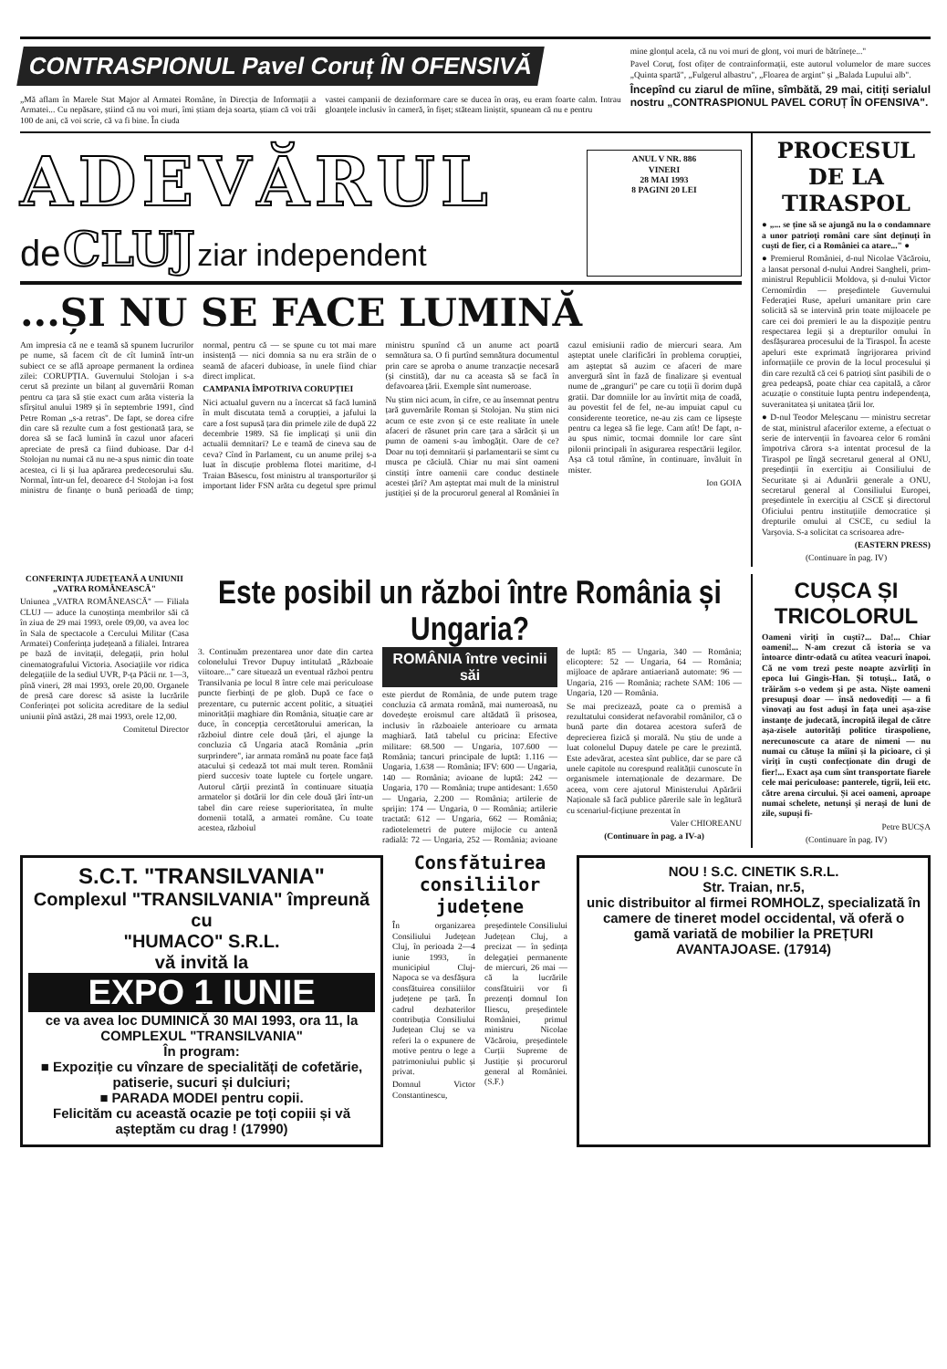CONTRASPIONUL Pavel Coruț ÎN OFENSIVĂ
„Mă aflam în Marele Stat Major al Armatei Române, în Direcția de Informații a Armatei... Cu nepăsare, știind că nu voi muri, îmi știam deja soarta, știam că voi trăi 100 de ani, că voi scrie, că va fi bine. În ciuda
vastei campanii de dezinformare care se ducea în oraș, eu eram foarte calm. Intrau gloanțele inclusiv în cameră, în fișet; stăteam liniștit, spuneam că nu e pentru
mine glonțul acela, că nu voi muri de glonț, voi muri de bătrînețe..."
Pavel Coruț, fost ofițer de contrainformații, este autorul volumelor de mare succes „Quinta spartă", „Fulgerul albastru", „Floarea de argint" și „Balada Lupului alb".
Începînd cu ziarul de mîine, sîmbătă, 29 mai, citiți serialul nostru „CONTRASPIONUL PAVEL CORUȚ ÎN OFENSIVA".
ADEVĂRUL
de CLUJ ziar independent
ANUL V NR. 886
VINERI
28 MAI 1993
8 PAGINI 20 LEI
...ȘI NU SE FACE LUMINĂ
Am impresia că ne e teamă să spunem lucrurilor pe nume, să facem cît de cît lumină într-un subiect ce se află aproape permanent la ordinea zilei: CORUPȚIA. Guvernului Stolojan i s-a cerut să prezinte un bilanț al guvernării Roman pentru ca țara să știe exact cum arăta visteria la sfîrșitul anului 1989 și în septembrie 1991, cînd Petre Roman „s-a retras". De fapt, se dorea cifre din care să rezulte cum a fost gestionată țara, se dorea să se facă lumină în cazul unor afaceri apreciate de presă ca fiind dubioase. Dar d-l Stolojan nu numai că nu ne-a spus nimic din toate acestea, ci li și lua apărarea predecesorului său. Normal, într-un fel, deoarece d-l Stolojan i-a fost ministru de finanțe o bună perioadă de timp; normal, pentru că — se spune cu tot mai mare insistență — nici domnia sa nu era străin de o seamă de afaceri dubioase, în unele fiind chiar direct implicat.
CAMPANIA ÎMPOTRIVA CORUPȚIEI
Nici actualul guvern nu a încercat să facă lumină în mult discutata temă a corupției, a jafului la care a fost supusă țara din primele zile de după 22 decembrie 1989. Să fie implicați și unii din actualii demnitari? Le e teamă de cineva sau de ceva? Cînd în Parlament, cu un anume prilej s-a luat în discuție problema flotei maritime, d-l Traian Băsescu, fost ministru al transporturilor și important lider FSN arăta cu degetul spre primul ministru spunînd că un anume act poartă semnătura sa. O fi purtînd semnătura documentul prin care se aproba o anume tranzacție necesară (și cinstită), dar nu ca aceasta să se facă în defavoarea țării. Exemple sînt numeroase.
Nu știm nici acum, în cifre, ce au însemnat pentru țară guvernările Roman și Stolojan. Nu știm nici acum ce este zvon și ce este realitate în unele afaceri de răsunet prin care țara a sărăcit și un pumn de oameni s-au îmbogățit. Oare de ce? Doar nu toți demnitarii și parlamentarii se simt cu musca pe căciulă. Chiar nu mai sînt oameni cinstiți între oamenii care conduc destinele acestei țări? Am așteptat mai mult de la ministrul justiției și de la procurorul general al României în cazul emisiunii radio de miercuri seara. Am așteptat unele clarificări în problema corupției, am așteptat să auzim ce afaceri de mare anvergură sînt în fază de finalizare și eventual nume de „granguri" pe care cu toții îi dorim după gratii. Dar domniile lor au învîrtit mița de coadă, au povestit fel de fel, ne-au impuiat capul cu considerente teoretice, ne-au zis cam ce lipsește pentru ca legea să fie lege. Cam atît! De fapt, n-au spus nimic, tocmai domnile lor care sînt pilonii principali în asigurarea respectării legilor. Așa că totul rămîne, în continuare, învăluit în mister.
Ion GOIA
PROCESUL DE LA TIRASPOL
● „... se ține să se ajungă nu la o condamnare a unor patrioți români care sînt deținuți în cuști de fier, ci a României ca atare..." ●
● Premierul României, d-nul Nicolae Văcăroiu, a lansat personal d-nului Andrei Sangheli, prim-ministrul Republicii Moldova, și d-nului Victor Cernomîrdin — președintele Guvernului Federației Ruse, apeluri umanitare prin care solicită să se intervină prin toate mijloacele pe care cei doi premieri le au la dispoziție pentru respectarea legii și a drepturilor omului în desfășurarea procesului de la Tiraspol. În aceste apeluri este exprimată îngrijorarea privind informațiile ce provin de la locul procesului și din care rezultă că cei 6 patrioți sînt pasibili de o grea pedeapsă, poate chiar cea capitală, a căror acuzație o constituie lupta pentru independența, suveranitatea și unitatea țării lor.
● D-nul Teodor Meleșcanu — ministru secretar de stat, ministrul afacerilor externe, a efectuat o serie de intervenții în favoarea celor 6 români împotriva cărora s-a intentat procesul de la Tiraspol pe lîngă secretarul general al ONU, președinții în exercițiu ai Consiliului de Securitate și ai Adunării generale a ONU, secretarul general al Consiliului Europei, președintele în exercițiu al CSCE și directorul Oficiului pentru instituțiile democratice și drepturile omului al CSCE, cu sediul la Varșovia. S-a solicitat ca scrisoarea adre-
(EASTERN PRESS)
(Continuare în pag. IV)
CONFERINȚA JUDEȚEANĂ A UNIUNII „VATRA ROMÂNEASCĂ"
Uniunea „VATRA ROMÂNEASCĂ" — Filiala CLUJ — aduce la cunoștința membrilor săi că în ziua de 29 mai 1993, orele 09,00, va avea loc în Sala de spectacole a Cercului Militar (Casa Armatei) Conferința județeană a filialei. Intrarea pe bază de invitații, delegații, prin holul cinematografului Victoria. Asociațiile vor ridica delegațiile de la sediul UVR, P-ța Păcii nr. 1—3, pînă vineri, 28 mai 1993, orele 20,00. Organele de presă care doresc să asiste la lucrările Conferinței pot solicita acreditare de la sediul uniunii pînă astăzi, 28 mai 1993, orele 12,00.
Comitetul Director
Este posibil un război între România și Ungaria?
3. Continuăm prezentarea unor date din cartea colonelului Trevor Dupuy intitulată „Războaie viitoare..." care situează un eventual război pentru Transilvania pe locul 8 între cele mai periculoase puncte fierbinți de pe glob. După ce face o prezentare, cu puternic accent politic, a situației minorității maghiare din România, situație care ar duce, în concepția cercetătorului american, la războiul dintre cele două țări, el ajunge la concluzia că Ungaria atacă România „prin surprindere", iar armata română nu poate face față atacului și cedează tot mai mult teren. Românii pierd succesiv toate luptele cu forțele ungare. Autorul cărții prezintă în continuare situația armatelor și dotării lor din cele două țări într-un tabel din care reiese superioritatea, în multe domenii totală, a armatei române. Cu toate acestea, războiul
ROMÂNIA între vecinii săi
este pierdut de România, de unde putem trage concluzia că armata română, mai numeroasă, nu dovedește eroismul care altădată îi prisosea, inclusiv în războaiele anterioare cu armata maghiară. Iată tabelul cu pricina: Efective militare: 68.500 — Ungaria, 107.600 — România; tancuri principale de luptă: 1.116 — Ungaria, 1.638 — România; IFV: 600 — Ungaria, 140 — România; avioane de luptă: 242 — Ungaria, 170 — România; trupe antidesant: 1.650 — Ungaria, 2.200 — România; artilerie de sprijin: 174 — Ungaria, 0 — România; artilerie tractată: 612 — Ungaria, 662 — România; radiotelemetri de putere mijlocie cu antenă radială: 72 — Ungaria, 252 — România; avioane de luptă: 85 — Ungaria, 340 — România; elicoptere: 52 — Ungaria, 64 — România; mijloace de apărare antiaeriană automate: 96 — Ungaria, 216 — România; rachete SAM: 106 — Ungaria, 120 — România.
Se mai precizează, poate ca o premisă a rezultatului considerat nefavorabil românilor, că o bună parte din dotarea acestora suferă de deprecierea fizică și morală. Nu știu de unde a luat colonelul Dupuy datele pe care le prezintă. Este adevărat, acestea sînt publice, dar se pare că unele capitole nu corespund realității cunoscute în organismele internaționale de dezarmare. De aceea, vom cere ajutorul Ministerului Apărării Naționale să facă publice părerile sale în legătură cu scenariul-ficțiune prezentat în
Valer CHIOREANU
(Continuare în pag. a IV-a)
CUȘCA ȘI TRICOLORUL
Oameni viriți în cuști?... Da!... Chiar oameni!... N-am crezut că istoria se va întoarce dintr-odată cu atîtea veacuri înapoi. Că ne vom trezi peste noapte azvîrliți în epoca lui Gingis-Han. Și totuși... Iată, o trăirăm s-o vedem și pe asta. Niște oameni presupuși doar — însă nedovediți — a fi vinovați au fost aduși în fața unei așa-zise instanțe de judecată, încropită ilegal de către așa-zisele autorități politice tiraspoliene, nerecunoscute ca atare de nimeni — nu numai cu cătușe la mîini și la picioare, ci și viriți în cuști confecționate din drugi de fier!... Exact așa cum sînt transportate fiarele cele mai periculoase: panterele, tigrii, leii etc. către arena circului. Și acei oameni, aproape numai schelete, netunși și nerași de luni de zile, supuși fi-
Petre BUCȘA
(Continuare în pag. IV)
S.C.T. "TRANSILVANIA"
Complexul "TRANSILVANIA" împreună cu
"HUMACO" S.R.L.
vă invită la
EXPO 1 IUNIE
ce va avea loc DUMINICĂ 30 MAI 1993, ora 11, la COMPLEXUL "TRANSILVANIA"
În program:
■ Expoziție cu vînzare de specialități de cofetărie, patiserie, sucuri și dulciuri;
■ PARADA MODEI pentru copii.
Felicităm cu această ocazie pe toți copiii și vă așteptăm cu drag ! (17990)
Consfătuirea consiliilor județene
În organizarea Consiliului Județean Cluj, în perioada 2—4 iunie 1993, în municipiul Cluj-Napoca se va desfășura consfătuirea consiliilor județene pe țară. În cadrul dezbaterilor contribuția Consiliului Județean Cluj se va referi la o expunere de motive pentru o lege a patrimoniului public și privat.
Domnul Victor Constantinescu, președintele Consiliului Județean Cluj, a precizat — în ședința delegației permanente de miercuri, 26 mai — că la lucrările consfătuirii vor fi prezenți domnul Ion Iliescu, președintele României, primul ministru Nicolae Văcăroiu, președintele Curții Supreme de Justiție și procurorul general al României. (S.F.)
NOU ! S.C. CINETIK S.R.L.
Str. Traian, nr.5,
unic distribuitor al firmei ROMHOLZ, specializată în camere de tineret model occidental, vă oferă o gamă variată de mobilier la PREȚURI AVANTAJOASE. (17914)